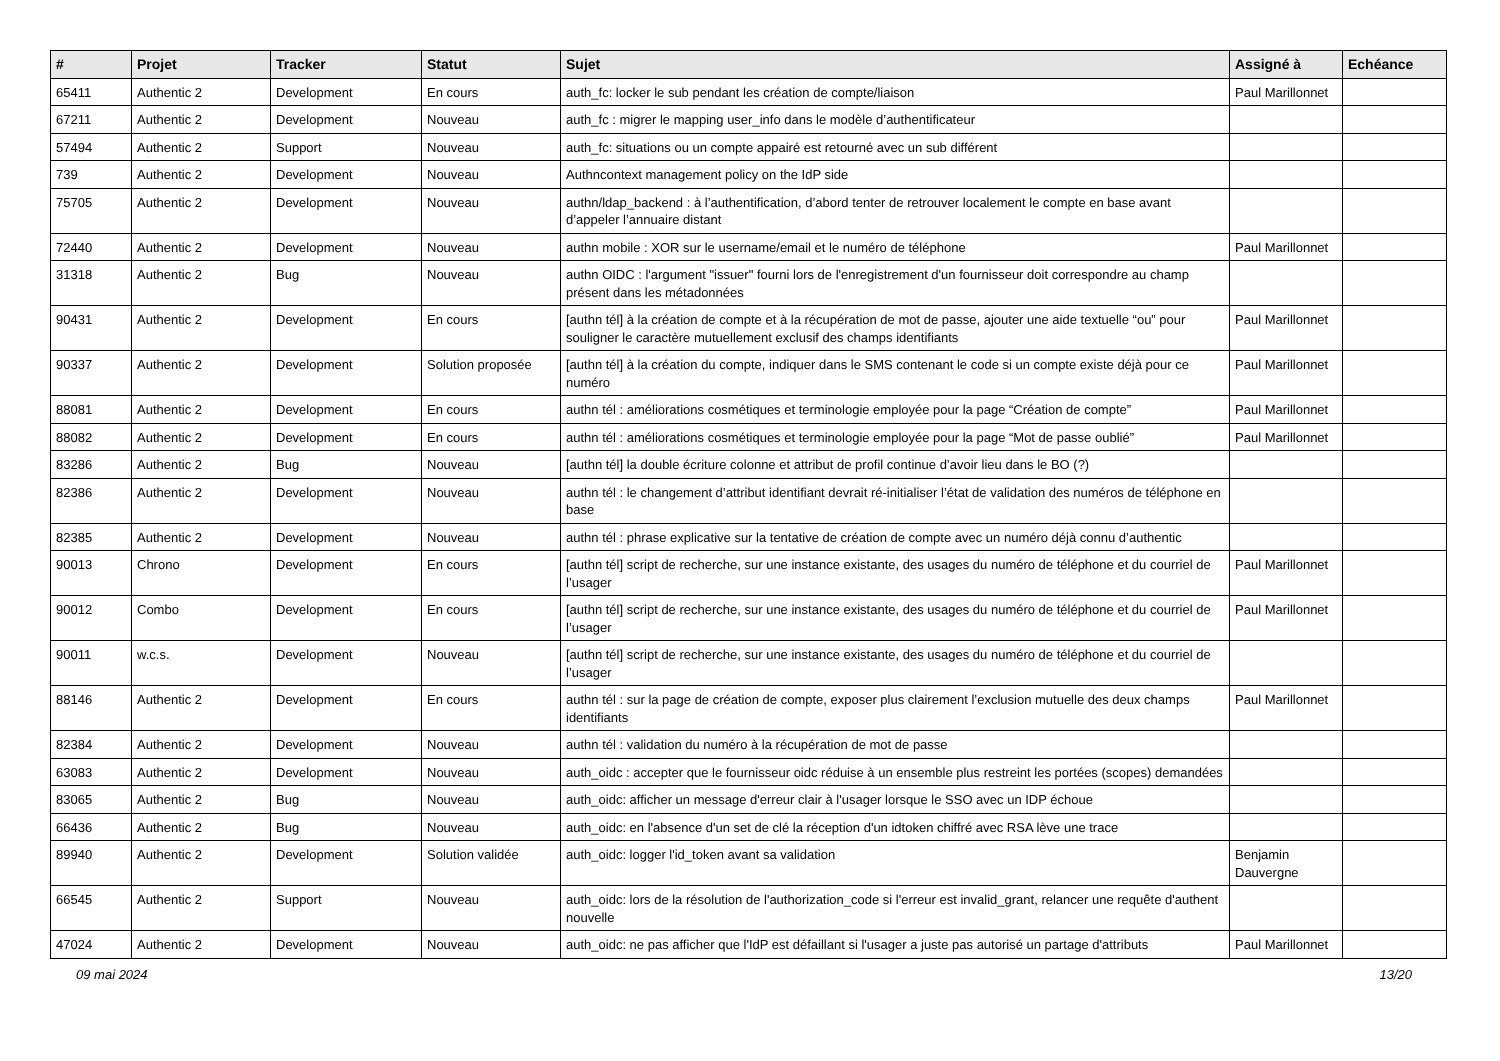| # | Projet | Tracker | Statut | Sujet | Assigné à | Echéance |
| --- | --- | --- | --- | --- | --- | --- |
| 65411 | Authentic 2 | Development | En cours | auth_fc: locker le sub pendant les création de compte/liaison | Paul Marillonnet | |
| 67211 | Authentic 2 | Development | Nouveau | auth_fc : migrer le mapping user_info dans le modèle d’authentificateur | | |
| 57494 | Authentic 2 | Support | Nouveau | auth_fc: situations ou un compte appairé est retourné avec un sub différent | | |
| 739 | Authentic 2 | Development | Nouveau | Authncontext management policy on the IdP side | | |
| 75705 | Authentic 2 | Development | Nouveau | authn/ldap_backend : à l’authentification, d’abord tenter de retrouver localement le compte en base avant d’appeler l’annuaire distant | | |
| 72440 | Authentic 2 | Development | Nouveau | authn mobile : XOR sur le username/email et le numéro de téléphone | Paul Marillonnet | |
| 31318 | Authentic 2 | Bug | Nouveau | authn OIDC : l'argument "issuer" fourni lors de l'enregistrement d'un fournisseur doit correspondre au champ présent dans les métadonnées | | |
| 90431 | Authentic 2 | Development | En cours | [authn tél] à la création de compte et à la récupération de mot de passe, ajouter une aide textuelle “ou” pour souligner le caractère mutuellement exclusif des champs identifiants | Paul Marillonnet | |
| 90337 | Authentic 2 | Development | Solution proposée | [authn tél] à la création du compte, indiquer dans le SMS contenant le code si un compte existe déjà pour ce numéro | Paul Marillonnet | |
| 88081 | Authentic 2 | Development | En cours | authn tél : améliorations cosmétiques et terminologie employée pour la page “Création de compte” | Paul Marillonnet | |
| 88082 | Authentic 2 | Development | En cours | authn tél : améliorations cosmétiques et terminologie employée pour la page “Mot de passe oublié” | Paul Marillonnet | |
| 83286 | Authentic 2 | Bug | Nouveau | [authn tél] la double écriture colonne et attribut de profil continue d’avoir lieu dans le BO (?) | | |
| 82386 | Authentic 2 | Development | Nouveau | authn tél : le changement d’attribut identifiant devrait ré-initialiser l’état de validation des numéros de téléphone en base | | |
| 82385 | Authentic 2 | Development | Nouveau | authn tél : phrase explicative sur la tentative de création de compte avec un numéro déjà connu d’authentic | | |
| 90013 | Chrono | Development | En cours | [authn tél] script de recherche, sur une instance existante, des usages du numéro de téléphone et du courriel de l’usager | Paul Marillonnet | |
| 90012 | Combo | Development | En cours | [authn tél] script de recherche, sur une instance existante, des usages du numéro de téléphone et du courriel de l’usager | Paul Marillonnet | |
| 90011 | w.c.s. | Development | Nouveau | [authn tél] script de recherche, sur une instance existante, des usages du numéro de téléphone et du courriel de l’usager | | |
| 88146 | Authentic 2 | Development | En cours | authn tél : sur la page de création de compte, exposer plus clairement l’exclusion mutuelle des deux champs identifiants | Paul Marillonnet | |
| 82384 | Authentic 2 | Development | Nouveau | authn tél : validation du numéro à la récupération de mot de passe | | |
| 63083 | Authentic 2 | Development | Nouveau | auth_oidc : accepter que le fournisseur oidc réduise à un ensemble plus restreint les portées (scopes) demandées | | |
| 83065 | Authentic 2 | Bug | Nouveau | auth_oidc: afficher un message d'erreur clair à l'usager lorsque le SSO avec un IDP échoue | | |
| 66436 | Authentic 2 | Bug | Nouveau | auth_oidc: en l'absence d'un set de clé la réception d'un idtoken chiffré avec RSA lève une trace | | |
| 89940 | Authentic 2 | Development | Solution validée | auth_oidc: logger l'id_token avant sa validation | Benjamin Dauvergne | |
| 66545 | Authentic 2 | Support | Nouveau | auth_oidc: lors de la résolution de l'authorization_code si l'erreur est invalid_grant, relancer une requête d'authent nouvelle | | |
| 47024 | Authentic 2 | Development | Nouveau | auth_oidc: ne pas afficher que l'IdP est défaillant si l'usager a juste pas autorisé un partage d'attributs | Paul Marillonnet | |
09 mai 2024 13/20